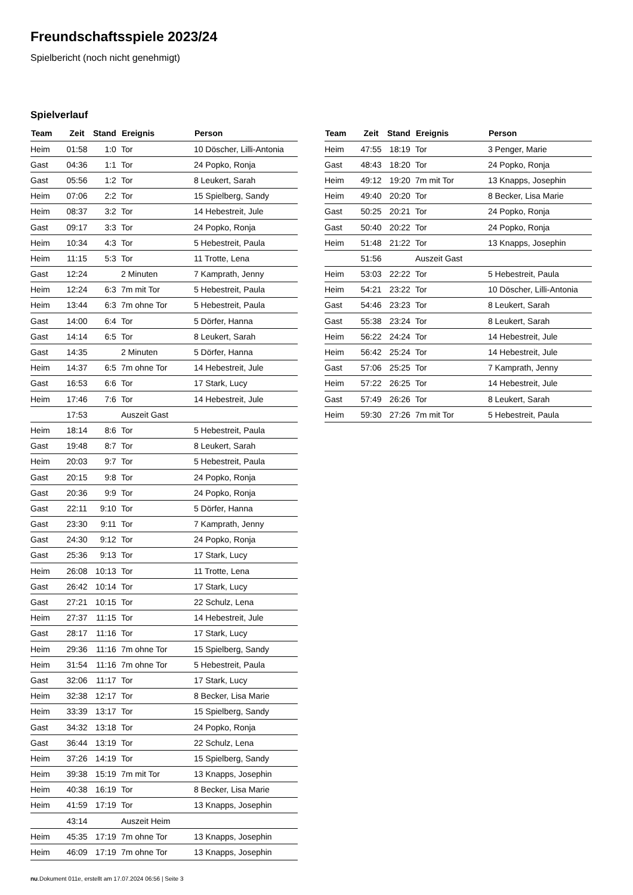Freundschaftsspiele 2023/24
Spielbericht (noch nicht genehmigt)
Spielverlauf
| Team | Zeit | Stand | Ereignis | Person |
| --- | --- | --- | --- | --- |
| Heim | 01:58 | 1:0 | Tor | 10 Döscher, Lilli-Antonia |
| Gast | 04:36 | 1:1 | Tor | 24 Popko, Ronja |
| Gast | 05:56 | 1:2 | Tor | 8 Leukert, Sarah |
| Heim | 07:06 | 2:2 | Tor | 15 Spielberg, Sandy |
| Heim | 08:37 | 3:2 | Tor | 14 Hebestreit, Jule |
| Gast | 09:17 | 3:3 | Tor | 24 Popko, Ronja |
| Heim | 10:34 | 4:3 | Tor | 5 Hebestreit, Paula |
| Heim | 11:15 | 5:3 | Tor | 11 Trotte, Lena |
| Gast | 12:24 | | 2 Minuten | 7 Kamprath, Jenny |
| Heim | 12:24 | 6:3 | 7m mit Tor | 5 Hebestreit, Paula |
| Heim | 13:44 | 6:3 | 7m ohne Tor | 5 Hebestreit, Paula |
| Gast | 14:00 | 6:4 | Tor | 5 Dörfer, Hanna |
| Gast | 14:14 | 6:5 | Tor | 8 Leukert, Sarah |
| Gast | 14:35 | | 2 Minuten | 5 Dörfer, Hanna |
| Heim | 14:37 | 6:5 | 7m ohne Tor | 14 Hebestreit, Jule |
| Gast | 16:53 | 6:6 | Tor | 17 Stark, Lucy |
| Heim | 17:46 | 7:6 | Tor | 14 Hebestreit, Jule |
| | 17:53 | | Auszeit Gast | |
| Heim | 18:14 | 8:6 | Tor | 5 Hebestreit, Paula |
| Gast | 19:48 | 8:7 | Tor | 8 Leukert, Sarah |
| Heim | 20:03 | 9:7 | Tor | 5 Hebestreit, Paula |
| Gast | 20:15 | 9:8 | Tor | 24 Popko, Ronja |
| Gast | 20:36 | 9:9 | Tor | 24 Popko, Ronja |
| Gast | 22:11 | 9:10 | Tor | 5 Dörfer, Hanna |
| Gast | 23:30 | 9:11 | Tor | 7 Kamprath, Jenny |
| Gast | 24:30 | 9:12 | Tor | 24 Popko, Ronja |
| Gast | 25:36 | 9:13 | Tor | 17 Stark, Lucy |
| Heim | 26:08 | 10:13 | Tor | 11 Trotte, Lena |
| Gast | 26:42 | 10:14 | Tor | 17 Stark, Lucy |
| Gast | 27:21 | 10:15 | Tor | 22 Schulz, Lena |
| Heim | 27:37 | 11:15 | Tor | 14 Hebestreit, Jule |
| Gast | 28:17 | 11:16 | Tor | 17 Stark, Lucy |
| Heim | 29:36 | 11:16 | 7m ohne Tor | 15 Spielberg, Sandy |
| Heim | 31:54 | 11:16 | 7m ohne Tor | 5 Hebestreit, Paula |
| Gast | 32:06 | 11:17 | Tor | 17 Stark, Lucy |
| Heim | 32:38 | 12:17 | Tor | 8 Becker, Lisa Marie |
| Heim | 33:39 | 13:17 | Tor | 15 Spielberg, Sandy |
| Gast | 34:32 | 13:18 | Tor | 24 Popko, Ronja |
| Gast | 36:44 | 13:19 | Tor | 22 Schulz, Lena |
| Heim | 37:26 | 14:19 | Tor | 15 Spielberg, Sandy |
| Heim | 39:38 | 15:19 | 7m mit Tor | 13 Knapps, Josephin |
| Heim | 40:38 | 16:19 | Tor | 8 Becker, Lisa Marie |
| Heim | 41:59 | 17:19 | Tor | 13 Knapps, Josephin |
| | 43:14 | | Auszeit Heim | |
| Heim | 45:35 | 17:19 | 7m ohne Tor | 13 Knapps, Josephin |
| Heim | 46:09 | 17:19 | 7m ohne Tor | 13 Knapps, Josephin |
| Team | Zeit | Stand | Ereignis | Person |
| --- | --- | --- | --- | --- |
| Heim | 47:55 | 18:19 | Tor | 3 Penger, Marie |
| Gast | 48:43 | 18:20 | Tor | 24 Popko, Ronja |
| Heim | 49:12 | 19:20 | 7m mit Tor | 13 Knapps, Josephin |
| Heim | 49:40 | 20:20 | Tor | 8 Becker, Lisa Marie |
| Gast | 50:25 | 20:21 | Tor | 24 Popko, Ronja |
| Gast | 50:40 | 20:22 | Tor | 24 Popko, Ronja |
| Heim | 51:48 | 21:22 | Tor | 13 Knapps, Josephin |
| | 51:56 | | Auszeit Gast | |
| Heim | 53:03 | 22:22 | Tor | 5 Hebestreit, Paula |
| Heim | 54:21 | 23:22 | Tor | 10 Döscher, Lilli-Antonia |
| Gast | 54:46 | 23:23 | Tor | 8 Leukert, Sarah |
| Gast | 55:38 | 23:24 | Tor | 8 Leukert, Sarah |
| Heim | 56:22 | 24:24 | Tor | 14 Hebestreit, Jule |
| Heim | 56:42 | 25:24 | Tor | 14 Hebestreit, Jule |
| Gast | 57:06 | 25:25 | Tor | 7 Kamprath, Jenny |
| Heim | 57:22 | 26:25 | Tor | 14 Hebestreit, Jule |
| Gast | 57:49 | 26:26 | Tor | 8 Leukert, Sarah |
| Heim | 59:30 | 27:26 | 7m mit Tor | 5 Hebestreit, Paula |
nu.Dokument 011e, erstellt am 17.07.2024 06:56 | Seite 3